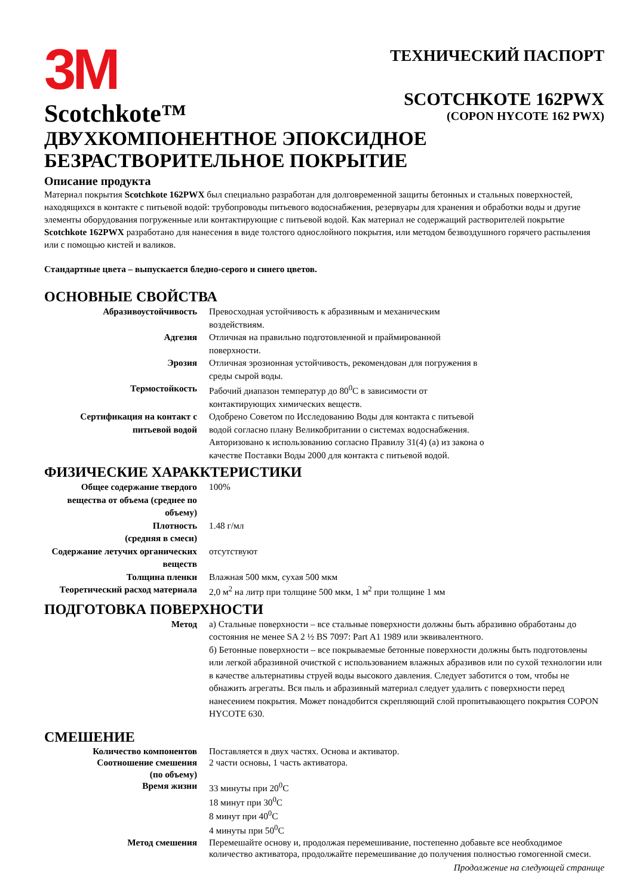3M
Scotchkote™
ТЕХНИЧЕСКИЙ ПАСПОРТ
SCOTCHKOTE 162PWX
(COPON HYCOTE 162 PWX)
ДВУХКОМПОНЕНТНОЕ ЭПОКСИДНОЕ
БЕЗРАСТВОРИТЕЛЬНОЕ ПОКРЫТИЕ
Описание продукта
Материал покрытия Scotchkote 162PWX был специально разработан для долговременной защиты бетонных и стальных поверхностей, находящихся в контакте с питьевой водой: трубопроводы питьевого водоснабжения, резервуары для хранения и обработки воды и другие элементы оборудования погруженные или контактирующие с питьевой водой. Как материал не содержащий растворителей покрытие Scotchkote 162PWX разработано для нанесения в виде толстого однослойного покрытия, или методом безвоздушного горячего распыления или с помощью кистей и валиков.
Стандартные цвета – выпускается бледно-серого и синего цветов.
ОСНОВНЫЕ СВОЙСТВА
| Абразивоустойчивость | Превосходная устойчивость к абразивным и механическим воздействиям. |
| Адгезия | Отличная на правильно подготовленной и праймированной поверхности. |
| Эрозия | Отличная эрозионная устойчивость, рекомендован для погружения в среды сырой воды. |
| Термостойкость | Рабочий диапазон температур до 80<sup>0</sup>С в зависимости от контактирующих химических веществ. |
| Сертификация на контакт с питьевой водой | Одобрено Советом по Исследованию Воды для контакта с питьевой водой согласно плану Великобритании о системах водоснабжения. Авторизовано к использованию согласно Правилу 31(4) (а) из закона о качестве Поставки Воды 2000 для контакта с питьевой водой. |
ФИЗИЧЕСКИЕ ХАРАККТЕРИСТИКИ
| Общее содержание твердого вещества от объема (среднее по объему) | 100% |
| Плотность (средняя в смеси) | 1.48 г/мл |
| Содержание летучих органических веществ | отсутствуют |
| Толщина пленки | Влажная 500 мкм, сухая 500 мкм |
| Теоретический расход материала | 2,0 м<sup>2</sup> на литр при толщине 500 мкм, 1 м<sup>2</sup> при толщине 1 мм |
ПОДГОТОВКА ПОВЕРХНОСТИ
| Метод | а) Стальные поверхности – все стальные поверхности должны быть абразивно обработаны до состояния не менее SA 2 ½ BS 7097: Part A1 1989 или эквивалентного. б) Бетонные поверхности – все покрываемые бетонные поверхности должны быть подготовлены или легкой абразивной очисткой с использованием влажных абразивов или по сухой технологии или в качестве альтернативы струей воды высокого давления. Следует заботится о том, чтобы не обнажить агрегаты. Вся пыль и абразивный материал следует удалить с поверхности перед нанесением покрытия. Может понадобится скрепляющий слой пропитывающего покрытия COPON HYCOTE 630. |
СМЕШЕНИЕ
| Количество компонентов | Поставляется в двух частях. Основа и активатор. |
| Соотношение смешения (по объему) | 2 части основы, 1 часть активатора. |
| Время жизни | 33 минуты при 20<sup>0</sup>С 18 минут при 30<sup>0</sup>С 8 минут при 40<sup>0</sup>С 4 минуты при 50<sup>0</sup>С |
| Метод смешения | Перемешайте основу и, продолжая перемешивание, постепенно добавьте все необходимое количество активатора, продолжайте перемешивание до получения полностью гомогенной смеси. |
Продолжение на следующей странице